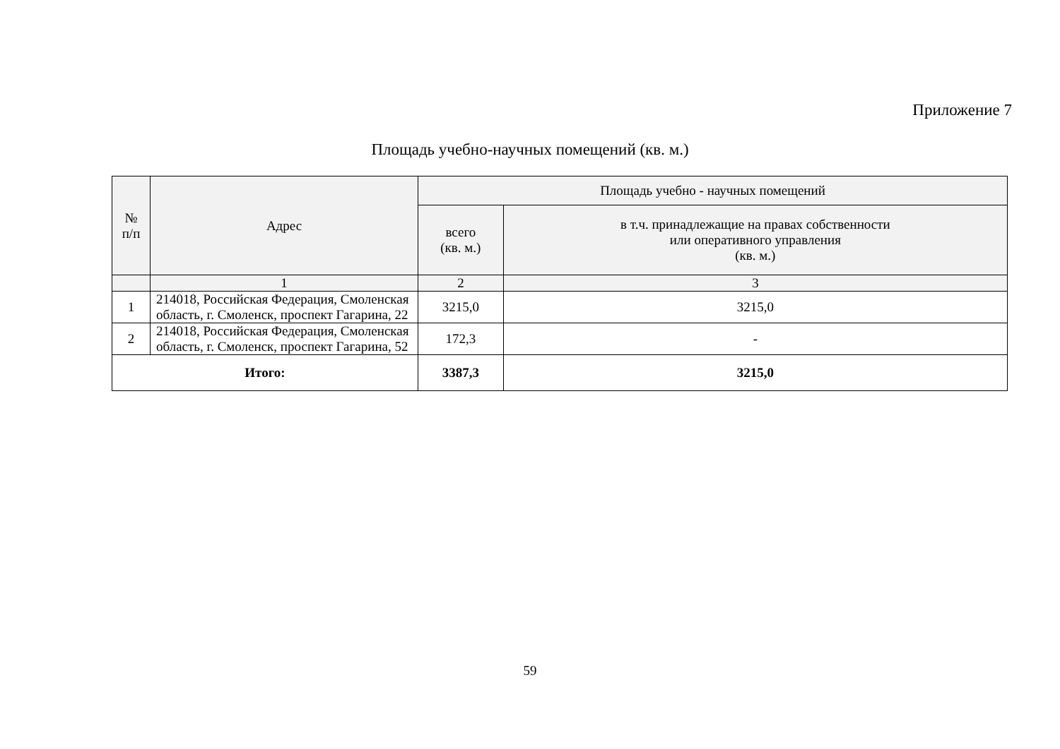Приложение 7
Площадь учебно-научных помещений (кв. м.)
| № п/п | Адрес | Площадь учебно - научных помещений | |
| --- | --- | --- | --- |
| | | всего (кв. м.) | в т.ч. принадлежащие на правах собственности или оперативного управления (кв. м.) |
| | 1 | 2 | 3 |
| 1 | 214018, Российская Федерация, Смоленская область, г. Смоленск, проспект Гагарина, 22 | 3215,0 | 3215,0 |
| 2 | 214018, Российская Федерация, Смоленская область, г. Смоленск, проспект Гагарина, 52 | 172,3 | - |
| Итого: | | 3387,3 | 3215,0 |
59